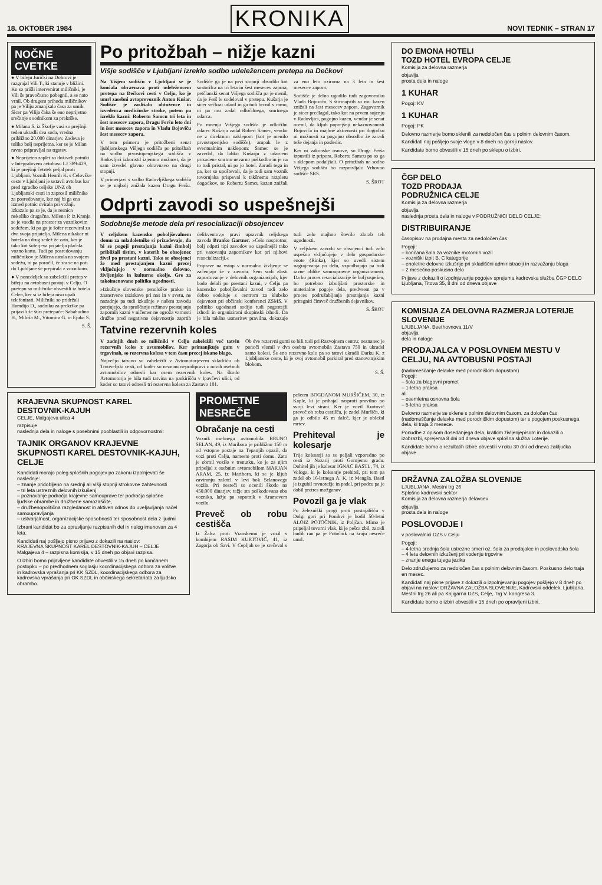18. OKTOBER 1984 KRONIKA NOVI TEDNIK – STRAN 17
NOČNE CVETKE
● V bifeju Juričkí na Dobrovi je razgrajal Vili T., ki stanuje v bližini. Ko so prišli intervenirat miličniki, je Vili še pravočasno pobegnil, a se nato vrnil. Ob drugem prihodu miličnikov pa je Viliju zmanjkalo časa za umik. Sicer pa Vilija čaka še eno neprijetno srečanje s sodnikom za prekrške.
● Milanu S. iz Škofje vasi so prejšnji teden ukradli dva soda, vredna približno 20.000 dinarjev. Zadeva je toliko bolj neprijetna, ker se je Milan ravno pripravljal na trgatev.
● Neprijeten zaplet so doživeli potniki v Integralovem avtobusu LJ 389-429, ki je prejšnji četrtek peljal proti Ljubljani. Voznik Henrih K. s Celovške ceste v Ljubljani je ustavil avtobus kar pred zgradbo celjske UNZ ob Ljubljanski cesti in zaprosil miličnike za posredovanje, ker naj bi ga ena izmed potnic ovirala pri vožnji. Izkazalo pa se je, da je resnica nekoliko drugačna. Milena P. iz Kranja se je vsedla na prostor za voznikovim sedežem, ki pa ga je šofer rezerviral za dva svoja prijatelja. Milena nikakor ni hotela na drug sedež že zato, ker je tako kot šoferjeva prijatelja plačala vozno karto. Tudi po posredovanju miličnikov je Milena ostala na svojem sedežu, ni pa poročil, če sta se na poti do Ljubljane še prepirala z voznikom.
● V ponedeljek so zabeležili pretep v bifeju na avtobusni postaji v Celju. O pretepu so miličnike obvestili iz hotela Celea, ker si iz bifeja niso upali telefonirati. Miličniki so pridržali Hamdijo D., sodniku za prekrške pa prijavili še štiri pretepače: Sabahudina H., Miloša M., Vitomira G. in Ejuba S.
S. Š.
Po pritožbah – nižje kazni
Višje sodišče v Ljubljani izreklo sodbo udeležencem pretepa na Dečkovi
Na Višjem sodišču v Ljubljani se je končala obravnava proti udeležencem pretepa na Dečkovi cesti v Celju, ko je umrl zasebni avtoprevoznik Anton Kušar. Sodišče je zaslišalo obtožence in izvedenca medicinske stroke, potem pa izreklo kazni: Robertu Samcu tri leta in šest mesecev zapora, Dragu Feršu leto dni in šest mesecev zapora in Vladu Bojoviču šest mesecev zapora.
V tem primeru je pritožbeni senat ljubljanskega Višjega sodišča po pritožbah na sodbo prvostopenjskega sodišča v Radovljici izkoristil izjemno možnost, da je sam izvedel glavno obravnavo na drugi stopnji.
V primerjavi s sodbo Radovljiškega sodišča se je najbolj znižala kazen Dragu Feršu. Sodišče ga je na prvi stopnji obsodilo kot sostorilca na tri leta in šest mesecev zapora, petčlanski senat Višjega sodišča pa je menil, da je Ferš le sodeloval v pretepu. Kušarja je sicer večkrat udaril in ga tudi brcnil v ramo, ni pa mu zadal odločilnega, smrtnega udarca.
Po mnenju Višjega sodišča je odločilni udarec Kušarju zadal Robert Samec, vendar ne z direktnim naklepom (kot je menilo prvostopenjsko sodišče), ampak le z eventualnim naklepom: Samec se je zavedal, da lahko Kušarju z udarcem prizadene smrtno nevarno poškodbo in je na to tudi pristal, ni pa jo hotel. Zaradi tega in pa, ker so upoštevali, da je tudi sam voznik tovornjaka prispeval k takšnemu razpletu dogodkov, so Robertu Samcu kazen znižali za eno leto oziroma na 3 leta in šest mesecev zapora.
Sodišče je delno ugodilo tudi zagovorniku Vlada Bojoviča. S štirinajstih so mu kazen znižali na šest mesecev zapora. Zagovornik je sicer predlagal, tako kot na prvem sojenju v Radovljici, pogojno kazen, vendar je senat ocenil, da kljub poprejšnji nekaznovanosti Bojoviča in majhne aktivnosti pri dogodku ni možnosti za pogojno obsodbo že zaradi teže dejanja in posledic.
Ker ni zakonske osnove, so Draga Ferša izpustili iz pripora, Robertu Samcu pa so ga s sklepom podaljšali. O pritožbah na sodbo Višjega sodišča bo razpravljalo Vrhovno sodišče SRS.
S. ŠROT
Odprti zavodi so uspešnejši
Sodobnejše metode dela pri resocializaciji obsojencev
V celjskem kazensko poboljševalnem domu za mladoletnike si prizadevajo, da bi se pogoji prestajanja kazni čimbolj približali tistim, v katerih bo obsojenec živel po prestani kazni. Tako se obsojenci že med prestajanjem kazni precej vključujejo v normalno delovno, življenjsko in kulturno okolje. Gre za takoimenovano politiko ugodnosti.
»Izkušnje slovenske penološke prakse in znanstvene raziskave pri nas in v svetu, ne nazadnje pa tudi izkušnje v našem zavodu potrjujejo, da sproščanje režimov prestajanja zapornih kazni v ničemer ne ogroža varnosti družbe pred negativno dejavnostjo zaprtih delikventov,« pravi upravnik celjskega zavoda Branko Gartner. »Celo nasprotno; bolj odprti tipi zavodov so uspešnejši tako pri varovanju zapornikov kot pri njihovi resocializaciji.«
Priprave na vstop v normalno življenje se začenjajo že v zavodu. Sem sodi zlasti zaposlovanje v delovnih organizacijah, kjer bodo delali po prestani kazni, v Celju pa kazensko poboljševalni zavod tudi zelo dobro sodeluje s centrom za klubsko dejavnost pri občinski konferenci ZSMS. V politiko ugodnosti sodijo tudi pogostejši izhodi in organizirani skupinski izhodi. Da je bila takšna usmeritev pravilna, dokazuje tudi zelo majhno število zlorab teh ugodnosti.
V celjskem zavodu se obsojenci tudi zelo uspešno vključujejo v delo gospodarske enote (Rinka), kjer so uvedli sistem nagrajevanja po delu, vzpodbujajo pa tudi razne oblike samoupravne organiziranosti. Da bo proces resocializacije še bolj uspešen, bo potrebno izboljšati prostorske in materialne pogoje dela, predvsem pa v proces podružabljanja prestajanja kazni pritegniti čimveč družbenih dejavnikov.
S. ŠROT
Tatvine rezervnih koles
V zadnjih dneh so miličniki v Celju zabeležili več tatvin rezervnih koles z avtomobilov. Ker primanjkuje gum v trgovinah, so rezervna kolesa v tem času precej iskano blago.
Največjo tatvino so zabeležili v Avtomotorjevem skladišču ob Trnoveljski cesti, od koder so neznani nepridipravi z novih osebnih avtomobilov odnesli kar osem rezervnih koles. Na škodo Avtomotorja je bila tudi tatvina na parkirišču v Ipavčevi ulici, od koder so tatovi odnesli tri rezervna kolesa za Zastavo 101.
Ob dve rezervni gumi so bili tudi pri Razvojnem centru; neznanec je ponoči vlomil v dva osebna avtomobila Zastava 750 in ukradel samo kolesi. Še eno rezervno kolo pa so tatovi ukradli Darku K. z Ljubljanske ceste, ki je svoj avtomobil parkiral pred stanovanjskim blokom.
S. Š.
KRAJEVNA SKUPNOST KAREL DESTOVNIK-KAJUH
CELJE, Malgajeva ulica 4
razpisuje
naslednja dela in naloge s posebnimi pooblastili in odgovornostmi:
TAJNIK ORGANOV KRAJEVNE SKUPNOSTI KAREL DESTOVNIK-KAJUH, CELJE
Kandidati morajo poleg splošnih pogojev po zakonu izpolnjevati še naslednje:
– znanje pridobljeno na srednji ali višji stopnji strokovne zahtevnosti
– tri leta ustreznih delovnih izkušenj
– poznavanje področja krajevne samouprave ter področja splošne ljudske obrambe in družbene samozaščite,
– družbenopolitična razgledanost in aktiven odnos do uveljavljanja načel samoupravljanja
– ustvarjalnost, organizacijske sposobnosti ter sposobnost dela z ljudmi
Izbrani kandidat bo za opravljanje razpisanih del in nalog imenovan za 4 leta.
Kandidati naj pošljejo pisno prijavo z dokazili na naslov:
KRAJEVNA SKUPNOST KAREL DESTOVNIK-KAJUH – CELJE Malgajeva 4 – razpisna komisija, v 15 dneh po objavi razpisa.
O izbiri bomo prijavljene kandidate obvestili v 15 dneh po končanem postopku – po predhodnem soglasju koordinacijskega odbora za volitve in kadrovska vprašanja pri KK SZDL, koordinacijskega odbora za kadrovska vprašanja pri OK SZDL in občinskega sekretariata za ljudsko obrambo.
PROMETNE NESREČE
Obračanje na cesti
Voznik osebnega avtomobila BRUNO SELAN, 49, iz Maribora je približno 150 m od vstopne postaje na Tepanjih opazil, da vozi proti Celju, namesto proti domu. Zato je obrnil vozilo v trenutku, ko je za njim pripeljal z osebnim avtomobilom MARJAN ARAM, 25, iz Maribora, ki se je kljub zaviranju zaletel v levi bok Selanovega vozila. Pri nesreči so ocenili škodo na 450.000 dinarjev, težje sta poškodovana oba voznika, lažje pa sopotnik v Aramovem vozilu.
Preveč ob robu cestišča
Iz Žalca proti Vranskemu je vozil s kombijem RASIM KURTOVIČ, 41, iz Zagorja ob Savi. V Cepljah se je srečeval s pešcem BOGDANOM MURŠIČEM, 30, iz Kaple, ki je prihajal nasproti pravilno po svoji levi strani. Ker je vozil Kurtovič preveč ob robu cestišča, je zadel Muršiča, ki ga je odbilo 45 m daleč, kjer je obležal mrtev.
Prehiteval je kolesarje
Trije kolesarji so se peljali vzporedno po cesti iz Nazarij proti Gornjemu gradu. Dohitel jih je kolesar IGNAC BASTL, 74, iz Vologa, ki je kolesarje prehitel, pri tem pa zadel ob 16-letnega A. K. iz Mengša. Bastl je izgubil ravnotežje in padel, pri padcu pa je dobil pretres možganov.
Povozil ga je vlak
Po železniški progi proti postajališču v Dolgi gori pri Ponikvi je hodil 50-letni ALOJZ POTOČNIK, iz Poljčan. Mimo je pripeljal tovorni vlak, ki je pešca zbil, zaradi hudih ran pa je Potočnik na kraju nesreče umrl.
DO EMONA HOTELI
TOZD HOTEL EVROPA CELJE
Komisija za delovna razmerja
objavlja
prosta dela in naloge
1 KUHAR
Pogoj: KV
1 KUHAR
Pogoj: PK
Delovno razmerje bomo sklenili za nedoločen čas s polnim delovnim časom.
Kandidati naj pošljejo svoje vloge v 8 dneh na gornji naslov.
Kandidate bomo obvestili v 15 dneh po sklepu o izbiri.
ČGP DELO
TOZD PRODAJA
PODRUŽNICA CELJE
Komisija za delovna razmerja
objavlja
naslednja prosta dela in naloge v PODRUŽNICI DELO CELJE:
DISTRIBUIRANJE
časopisov na prodajna mesta za nedoločen čas
Pogoji:
– končana šola za voznike motornih vozil
– vozniški izpit B, C kategorije
– enoletne delovne izkušnje pri skladiščni administraciji in razvažanju blaga
– 2 mesečno poskusno delo
Prijave z dokazili o izpolnjevanju pogojev sprejema kadrovska služba ČGP DELO Ljubljana, Titova 35, 8 dni od dneva objave
KOMISIJA ZA DELOVNA RAZMERJA LOTERIJE SLOVENIJE
LJUBLJANA, Beethovnova 11/V
objavlja
dela in naloge
PRODAJALCA V POSLOVNEM MESTU V CELJU, NA AVTOBUSNI POSTAJI
(nadomeščanje delavke med porodniškim dopustom)
Pogoji:
– šola za blagovni promet
– 1-letna praksa
ali
– osemletna osnovna šola
– 5-letna praksa
Delovno razmerje se sklene s polnim delovnim časom, za določen čas (nadomeščanje delavke med porodniškim dopustom) ter s pogojem poskusnega dela, ki traja 3 mesece.
Ponudbe z opisom dosedanjega dela, kratkim življenjepisom in dokazili o izobrazbi, sprejema 8 dni od dneva objave splošna služba Loterije.
Kandidate bomo o rezultatih izbire obvestili v roku 30 dni od dneva zaključka objave.
DRŽAVNA ZALOŽBA SLOVENIJE
LJUBLJANA, Mestni trg 26
Splošno kadrovski sektor
Komisija za delovna razmerja delavcev
objavlja
prosta dela in naloge
POSLOVODJE I
v poslovalnici DZS v Celju
Pogoji:
– 4-letna srednja šola ustrezne smeri oz. šola za prodajalce in poslovodska šola
– 4 leta delovnih izkušenj pri vodenju trgovine
– znanje enega tujega jezika
Delo združujemo za nedoločen čas s polnim delovnim časom. Poskusno delo traja en mesec.
Kandidati naj pisne prijave z dokazili o izpolnjevanju pogojev pošljejo v 8 dneh po objavi na naslov: DRŽAVNA ZALOŽBA SLOVENIJE, Kadrovski oddelek, Ljubljana, Mestni trg 26 ali pa Knjigarna DZS, Celje, Trg V. kongresa 3.
Kandidate bomo o izbiri obvestili v 15 dneh po opravljeni izbiri.